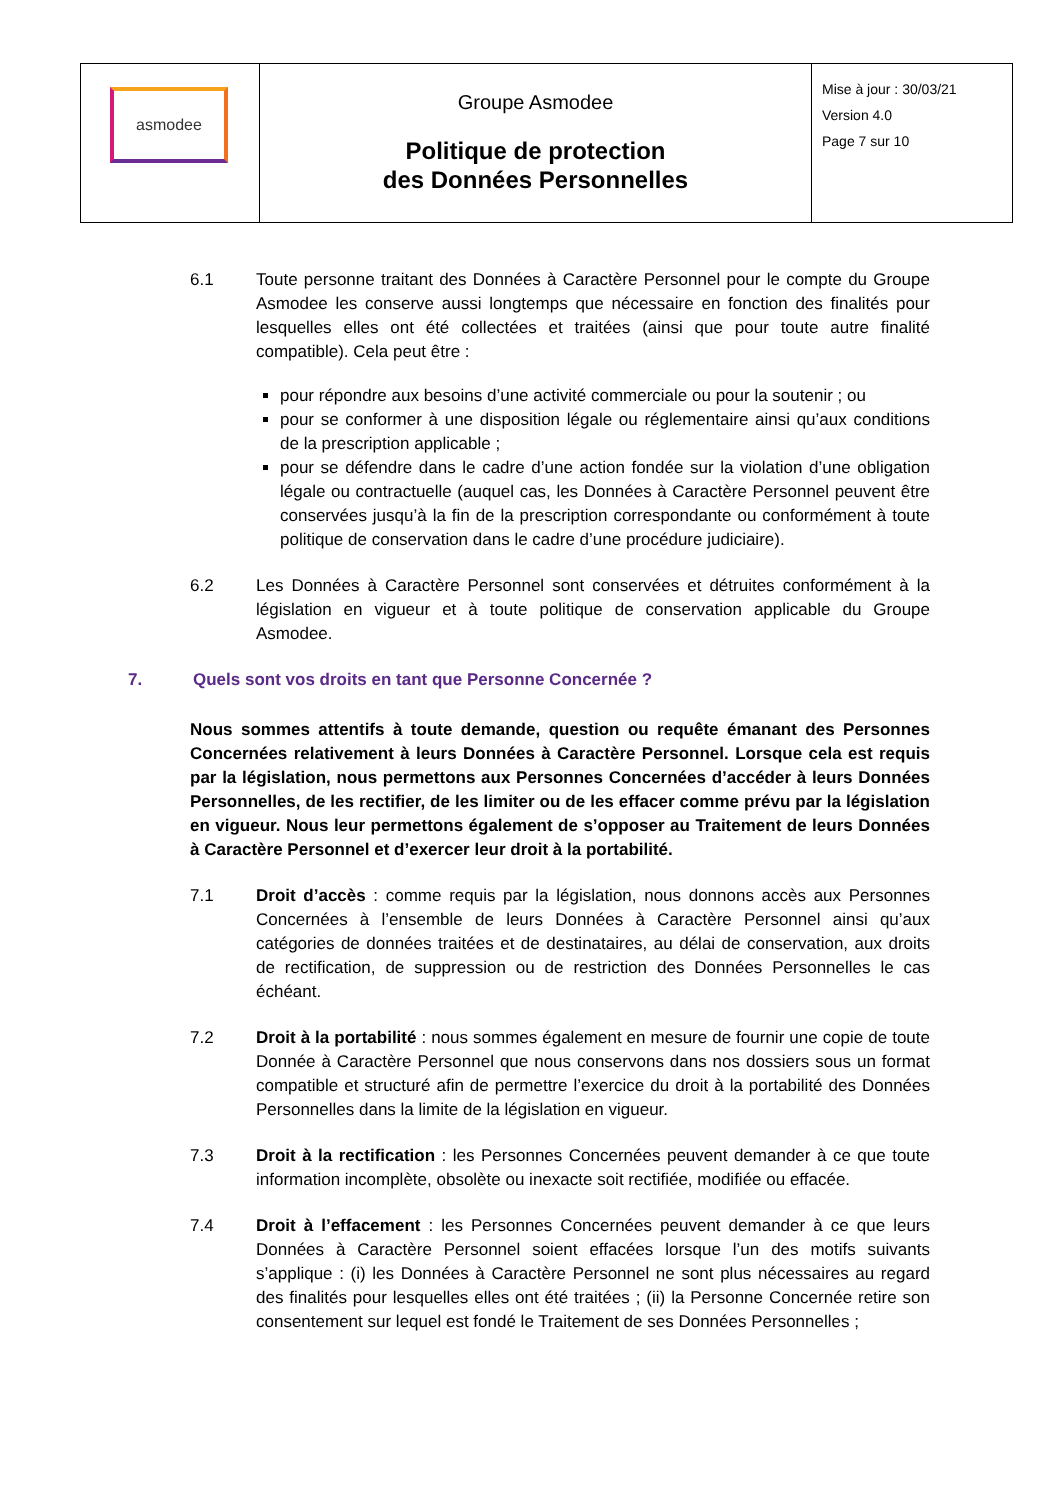| asmodee | Groupe Asmodee Politique de protection des Données Personnelles | Mise à jour : 30/03/21 Version 4.0 Page 7 sur 10 |
6.1 Toute personne traitant des Données à Caractère Personnel pour le compte du Groupe Asmodee les conserve aussi longtemps que nécessaire en fonction des finalités pour lesquelles elles ont été collectées et traitées (ainsi que pour toute autre finalité compatible). Cela peut être :
pour répondre aux besoins d’une activité commerciale ou pour la soutenir ; ou
pour se conformer à une disposition légale ou réglementaire ainsi qu’aux conditions de la prescription applicable ;
pour se défendre dans le cadre d’une action fondée sur la violation d’une obligation légale ou contractuelle (auquel cas, les Données à Caractère Personnel peuvent être conservées jusqu’à la fin de la prescription correspondante ou conformément à toute politique de conservation dans le cadre d’une procédure judiciaire).
6.2 Les Données à Caractère Personnel sont conservées et détruites conformément à la législation en vigueur et à toute politique de conservation applicable du Groupe Asmodee.
7. Quels sont vos droits en tant que Personne Concernée ?
Nous sommes attentifs à toute demande, question ou requête émanant des Personnes Concernées relativement à leurs Données à Caractère Personnel. Lorsque cela est requis par la législation, nous permettons aux Personnes Concernées d’accéder à leurs Données Personnelles, de les rectifier, de les limiter ou de les effacer comme prévu par la législation en vigueur. Nous leur permettons également de s’opposer au Traitement de leurs Données à Caractère Personnel et d’exercer leur droit à la portabilité.
7.1 Droit d’accès : comme requis par la législation, nous donnons accès aux Personnes Concernées à l’ensemble de leurs Données à Caractère Personnel ainsi qu’aux catégories de données traitées et de destinataires, au délai de conservation, aux droits de rectification, de suppression ou de restriction des Données Personnelles le cas échéant.
7.2 Droit à la portabilité : nous sommes également en mesure de fournir une copie de toute Donnée à Caractère Personnel que nous conservons dans nos dossiers sous un format compatible et structuré afin de permettre l’exercice du droit à la portabilité des Données Personnelles dans la limite de la législation en vigueur.
7.3 Droit à la rectification : les Personnes Concernées peuvent demander à ce que toute information incomplète, obsolète ou inexacte soit rectifiée, modifiée ou effacée.
7.4 Droit à l’effacement : les Personnes Concernées peuvent demander à ce que leurs Données à Caractère Personnel soient effacées lorsque l’un des motifs suivants s’applique : (i) les Données à Caractère Personnel ne sont plus nécessaires au regard des finalités pour lesquelles elles ont été traitées ; (ii) la Personne Concernée retire son consentement sur lequel est fondé le Traitement de ses Données Personnelles ;